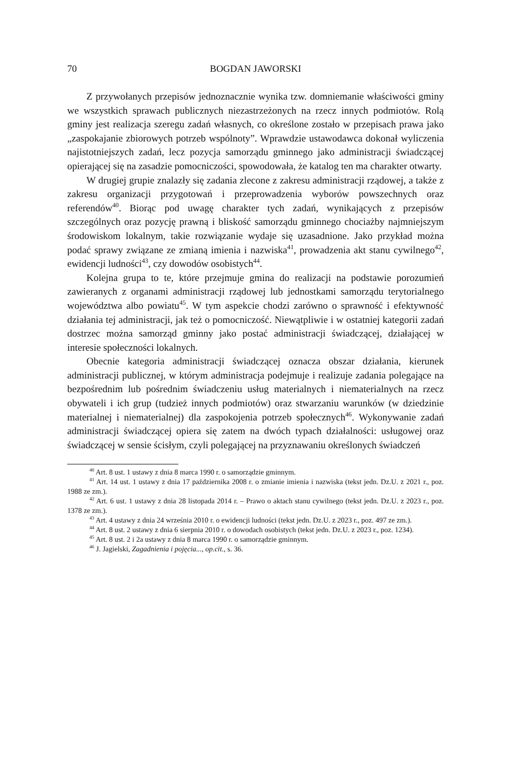70 BOGDAN JAWORSKI
Z przywołanych przepisów jednoznacznie wynika tzw. domniemanie właściwości gminy we wszystkich sprawach publicznych niezastrzeżonych na rzecz innych podmiotów. Rolą gminy jest realizacja szeregu zadań własnych, co określone zostało w przepisach prawa jako „zaspokajanie zbiorowych potrzeb wspólnoty”. Wprawdzie ustawodawca dokonał wyliczenia najistotniejszych zadań, lecz pozycja samorządu gminnego jako administracji świadczącej opierającej się na zasadzie pomocniczości, spowodowała, że katalog ten ma charakter otwarty.
W drugiej grupie znalazły się zadania zlecone z zakresu administracji rządowej, a także z zakresu organizacji przygotowań i przeprowadzenia wyborów powszechnych oraz referendów<sup>40</sup>. Biorąc pod uwagę charakter tych zadań, wynikających z przepisów szczególnych oraz pozycję prawną i bliskość samorządu gminnego chociażby najmniejszym środowiskom lokalnym, takie rozwiązanie wydaje się uzasadnione. Jako przykład można podać sprawy związane ze zmianą imienia i nazwiska<sup>41</sup>, prowadzenia akt stanu cywilnego<sup>42</sup>, ewidencji ludności<sup>43</sup>, czy dowodów osobistych<sup>44</sup>.
Kolejna grupa to te, które przejmuje gmina do realizacji na podstawie porozumień zawieranych z organami administracji rządowej lub jednostkami samorządu terytorialnego województwa albo powiatu<sup>45</sup>. W tym aspekcie chodzi zarówno o sprawność i efektywność działania tej administracji, jak też o pomocniczość. Niewątpliwie i w ostatniej kategorii zadań dostrzec można samorząd gminny jako postać administracji świadczącej, działającej w interesie społeczności lokalnych.
Obecnie kategoria administracji świadczącej oznacza obszar działania, kierunek administracji publicznej, w którym administracja podejmuje i realizuje zadania polegające na bezpośrednim lub pośrednim świadczeniu usług materialnych i niematerialnych na rzecz obywateli i ich grup (tudzież innych podmiotów) oraz stwarzaniu warunków (w dziedzinie materialnej i niematerialnej) dla zaspokojenia potrzeb społecznych<sup>46</sup>. Wykonywanie zadań administracji świadczącej opiera się zatem na dwóch typach działalności: usługowej oraz świadczącej w sensie ścisłym, czyli polegającej na przyznawaniu określonych świadczeń
<sup>40</sup> Art. 8 ust. 1 ustawy z dnia 8 marca 1990 r. o samorządzie gminnym.
<sup>41</sup> Art. 14 ust. 1 ustawy z dnia 17 października 2008 r. o zmianie imienia i nazwiska (tekst jedn. Dz.U. z 2021 r., poz. 1988 ze zm.).
<sup>42</sup> Art. 6 ust. 1 ustawy z dnia 28 listopada 2014 r. – Prawo o aktach stanu cywilnego (tekst jedn. Dz.U. z 2023 r., poz. 1378 ze zm.).
<sup>43</sup> Art. 4 ustawy z dnia 24 września 2010 r. o ewidencji ludności (tekst jedn. Dz.U. z 2023 r., poz. 497 ze zm.).
<sup>44</sup> Art. 8 ust. 2 ustawy z dnia 6 sierpnia 2010 r. o dowodach osobistych (tekst jedn. Dz.U. z 2023 r., poz. 1234).
<sup>45</sup> Art. 8 ust. 2 i 2a ustawy z dnia 8 marca 1990 r. o samorządzie gminnym.
<sup>46</sup> J. Jagielski, Zagadnienia i pojęcia..., op.cit., s. 36.